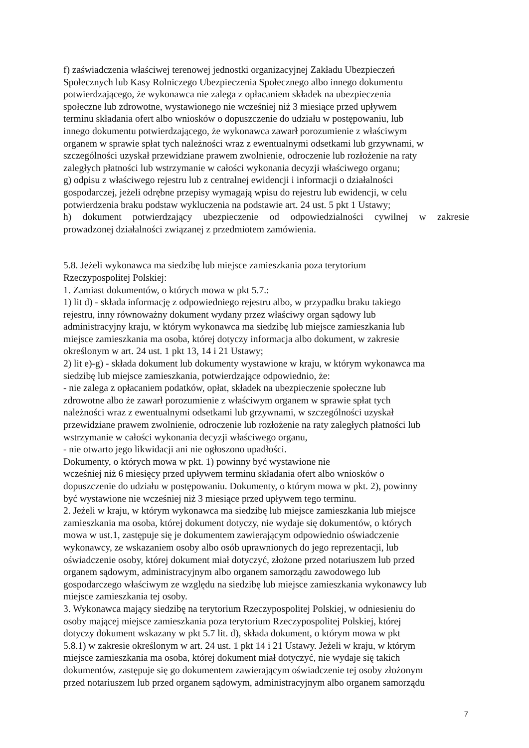f) zaświadczenia właściwej terenowej jednostki organizacyjnej Zakładu Ubezpieczeń
Społecznych lub Kasy Rolniczego Ubezpieczenia Społecznego albo innego dokumentu
potwierdzającego, że wykonawca nie zalega z opłacaniem składek na ubezpieczenia
społeczne lub zdrowotne, wystawionego nie wcześniej niż 3 miesiące przed upływem
terminu składania ofert albo wniosków o dopuszczenie do udziału w postępowaniu, lub
innego dokumentu potwierdzającego, że wykonawca zawarł porozumienie z właściwym
organem w sprawie spłat tych należności wraz z ewentualnymi odsetkami lub grzywnami, w
szczególności uzyskał przewidziane prawem zwolnienie, odroczenie lub rozłożenie na raty
zaległych płatności lub wstrzymanie w całości wykonania decyzji właściwego organu;
g) odpisu z właściwego rejestru lub z centralnej ewidencji i informacji o działalności
gospodarczej, jeżeli odrębne przepisy wymagają wpisu do rejestru lub ewidencji, w celu
potwierdzenia braku podstaw wykluczenia na podstawie art. 24 ust. 5 pkt 1 Ustawy;
h) dokument potwierdzający ubezpieczenie od odpowiedzialności cywilnej w zakresie
prowadzonej działalności związanej z przedmiotem zamówienia.
5.8. Jeżeli wykonawca ma siedzibę lub miejsce zamieszkania poza terytorium
Rzeczypospolitej Polskiej:
1. Zamiast dokumentów, o których mowa w pkt 5.7.:
1) lit d) - składa informację z odpowiedniego rejestru albo, w przypadku braku takiego
rejestru, inny równoważny dokument wydany przez właściwy organ sądowy lub
administracyjny kraju, w którym wykonawca ma siedzibę lub miejsce zamieszkania lub
miejsce zamieszkania ma osoba, której dotyczy informacja albo dokument, w zakresie
określonym w art. 24 ust. 1 pkt 13, 14 i 21 Ustawy;
2) lit e)-g) - składa dokument lub dokumenty wystawione w kraju, w którym wykonawca ma
siedzibę lub miejsce zamieszkania, potwierdzające odpowiednio, że:
- nie zalega z opłacaniem podatków, opłat, składek na ubezpieczenie społeczne lub
zdrowotne albo że zawarł porozumienie z właściwym organem w sprawie spłat tych
należności wraz z ewentualnymi odsetkami lub grzywnami, w szczególności uzyskał
przewidziane prawem zwolnienie, odroczenie lub rozłożenie na raty zaległych płatności lub
wstrzymanie w całości wykonania decyzji właściwego organu,
- nie otwarto jego likwidacji ani nie ogłoszono upadłości.
Dokumenty, o których mowa w pkt. 1) powinny być wystawione nie
wcześniej niż 6 miesięcy przed upływem terminu składania ofert albo wniosków o
dopuszczenie do udziału w postępowaniu. Dokumenty, o którym mowa w pkt. 2), powinny
być wystawione nie wcześniej niż 3 miesiące przed upływem tego terminu.
2. Jeżeli w kraju, w którym wykonawca ma siedzibę lub miejsce zamieszkania lub miejsce
zamieszkania ma osoba, której dokument dotyczy, nie wydaje się dokumentów, o których
mowa w ust.1, zastępuje się je dokumentem zawierającym odpowiednio oświadczenie
wykonawcy, ze wskazaniem osoby albo osób uprawnionych do jego reprezentacji, lub
oświadczenie osoby, której dokument miał dotyczyć, złożone przed notariuszem lub przed
organem sądowym, administracyjnym albo organem samorządu zawodowego lub
gospodarczego właściwym ze względu na siedzibę lub miejsce zamieszkania wykonawcy lub
miejsce zamieszkania tej osoby.
3. Wykonawca mający siedzibę na terytorium Rzeczypospolitej Polskiej, w odniesieniu do
osoby mającej miejsce zamieszkania poza terytorium Rzeczypospolitej Polskiej, której
dotyczy dokument wskazany w pkt 5.7 lit. d), składa dokument, o którym mowa w pkt
5.8.1) w zakresie określonym w art. 24 ust. 1 pkt 14 i 21 Ustawy. Jeżeli w kraju, w którym
miejsce zamieszkania ma osoba, której dokument miał dotyczyć, nie wydaje się takich
dokumentów, zastępuje się go dokumentem zawierającym oświadczenie tej osoby złożonym
przed notariuszem lub przed organem sądowym, administracyjnym albo organem samorządu
7